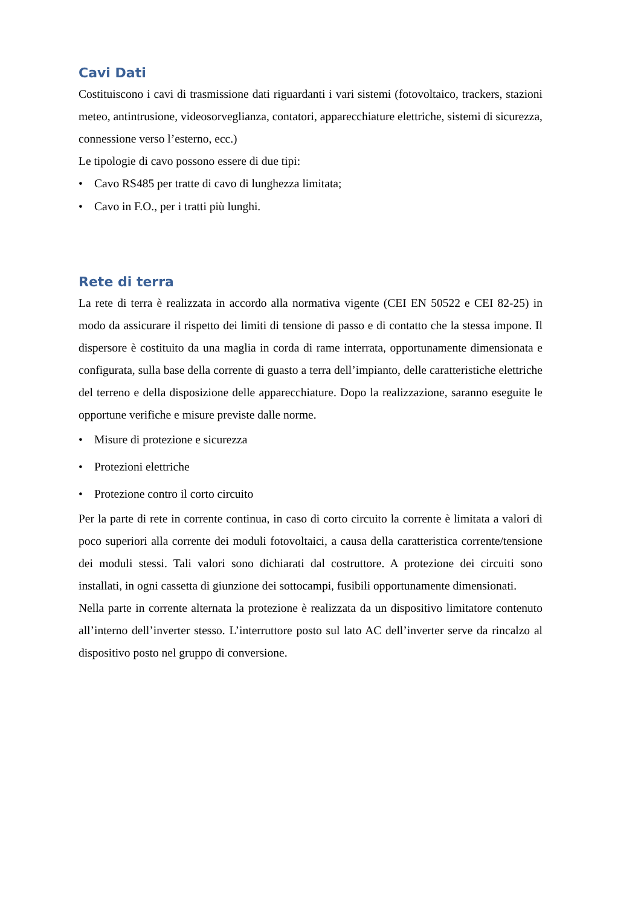Cavi Dati
Costituiscono i cavi di trasmissione dati riguardanti i vari sistemi (fotovoltaico, trackers, stazioni meteo, antintrusione, videosorveglianza, contatori, apparecchiature elettriche, sistemi di sicurezza, connessione verso l’esterno, ecc.)
Le tipologie di cavo possono essere di due tipi:
• Cavo RS485 per tratte di cavo di lunghezza limitata;
• Cavo in F.O., per i tratti più lunghi.
Rete di terra
La rete di terra è realizzata in accordo alla normativa vigente (CEI EN 50522 e CEI 82-25) in modo da assicurare il rispetto dei limiti di tensione di passo e di contatto che la stessa impone. Il dispersore è costituito da una maglia in corda di rame interrata, opportunamente dimensionata e configurata, sulla base della corrente di guasto a terra dell’impianto, delle caratteristiche elettriche del terreno e della disposizione delle apparecchiature. Dopo la realizzazione, saranno eseguite le opportune verifiche e misure previste dalle norme.
• Misure di protezione e sicurezza
• Protezioni elettriche
• Protezione contro il corto circuito
Per la parte di rete in corrente continua, in caso di corto circuito la corrente è limitata a valori di poco superiori alla corrente dei moduli fotovoltaici, a causa della caratteristica corrente/tensione dei moduli stessi. Tali valori sono dichiarati dal costruttore. A protezione dei circuiti sono installati, in ogni cassetta di giunzione dei sottocampi, fusibili opportunamente dimensionati.
Nella parte in corrente alternata la protezione è realizzata da un dispositivo limitatore contenuto all’interno dell’inverter stesso. L’interruttore posto sul lato AC dell’inverter serve da rincalzo al dispositivo posto nel gruppo di conversione.